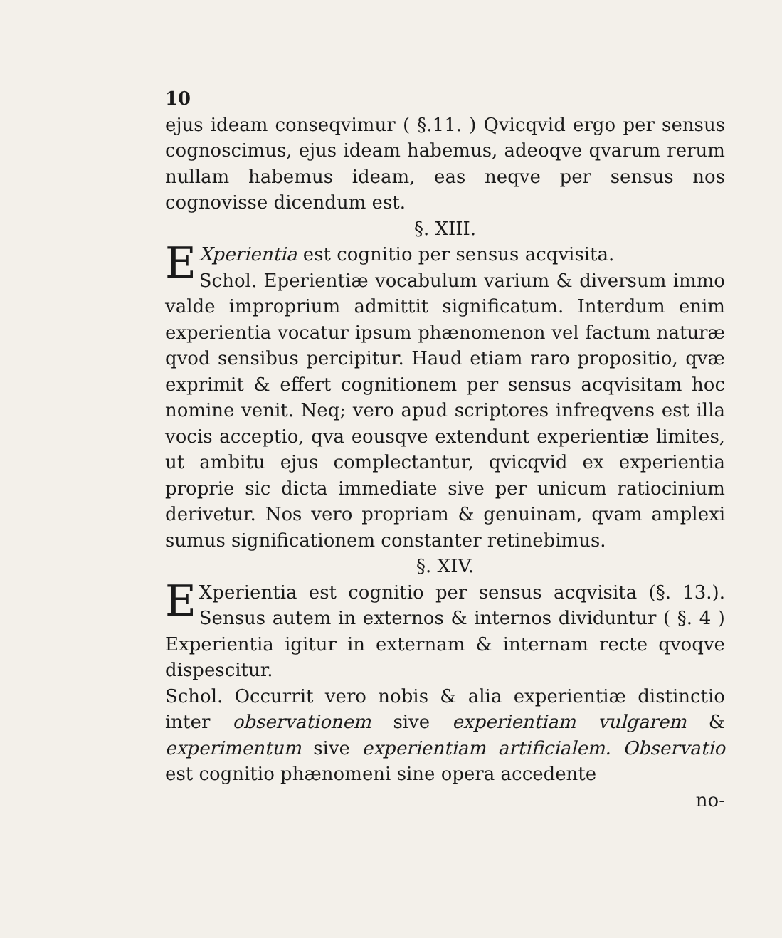10
ejus ideam conseqvimur ( §.11. ) Qvicqvid ergo per sensus cognoscimus, ejus ideam habemus, adeoqve qvarum rerum nullam habemus ideam, eas neqve per sensus nos cognovisse dicendum est.
§. XIII.
EXperientia est cognitio per sensus acqvisita.
Schol. Eperientiæ vocabulum varium & diversum immo valde improprium admittit significatum. Interdum enim experientia vocatur ipsum phænomenon vel factum naturæ qvod sensibus percipitur. Haud etiam raro propositio, qvæ exprimit & effert cognitionem per sensus acqvisitam hoc nomine venit. Neq; vero apud scriptores infreqvens est illa vocis acceptio, qva eousqve extendunt experientiæ limites, ut ambitu ejus complectantur, qvicqvid ex experientia proprie sic dicta immediate sive per unicum ratiocinium derivetur. Nos vero propriam & genuinam, qvam amplexi sumus significationem constanter retinebimus.
§. XIV.
EXperientia est cognitio per sensus acqvisita (§. 13.). Sensus autem in externos & internos dividuntur ( §. 4 ) Experientia igitur in externam & internam recte qvoqve dispescitur.
Schol. Occurrit vero nobis & alia experientiæ distinctio inter observationem sive experientiam vulgarem & experimentum sive experientiam artificialem. Observatio est cognitio phænomeni sine opera accedente
no-